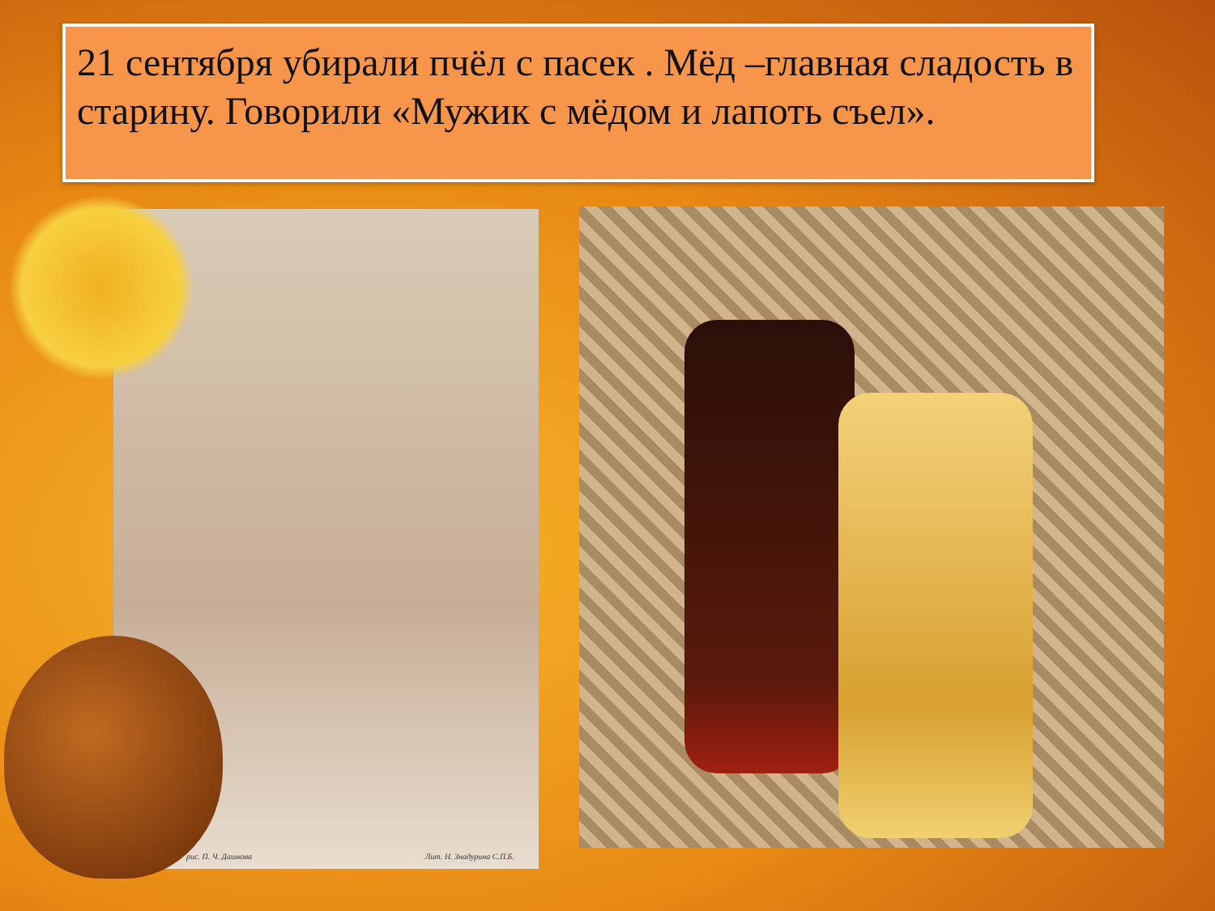21 сентября убирали пчёл с пасек . Мёд –главная сладость в старину. Говорили «Мужик с мёдом и лапоть съел».
рис. П. Ч. Дашкова Лит. Н. Знадурина С.П.Б.